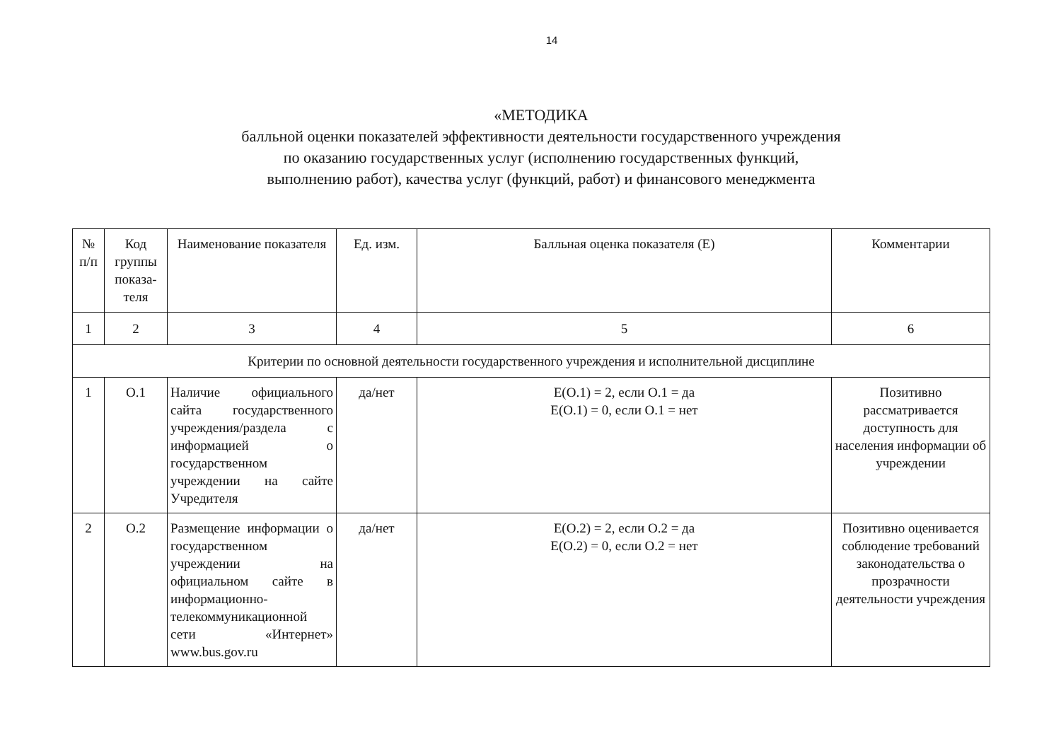14
«МЕТОДИКА
балльной оценки показателей эффективности деятельности государственного учреждения
по оказанию государственных услуг (исполнению государственных функций,
выполнению работ), качества услуг (функций, работ) и финансового менеджмента
| № п/п | Код группы показа-теля | Наименование показателя | Ед. изм. | Балльная оценка показателя (Е) | Комментарии |
| --- | --- | --- | --- | --- | --- |
| 1 | 2 | 3 | 4 | 5 | 6 |
| Критерии по основной деятельности государственного учреждения и исполнительной дисциплине | | | | | |
| 1 | О.1 | Наличие официального сайта государственного учреждения/раздела с информацией о государственном учреждении на сайте Учредителя | да/нет | Е(О.1) = 2, если О.1 = да Е(О.1) = 0, если О.1 = нет | Позитивно рассматривается доступность для населения информации об учреждении |
| 2 | О.2 | Размещение информации о государственном учреждении на официальном сайте в информационно-телекоммуникационной сети «Интернет» www.bus.gov.ru | да/нет | Е(О.2) = 2, если О.2 = да Е(О.2) = 0, если О.2 = нет | Позитивно оценивается соблюдение требований законодательства о прозрачности деятельности учреждения |